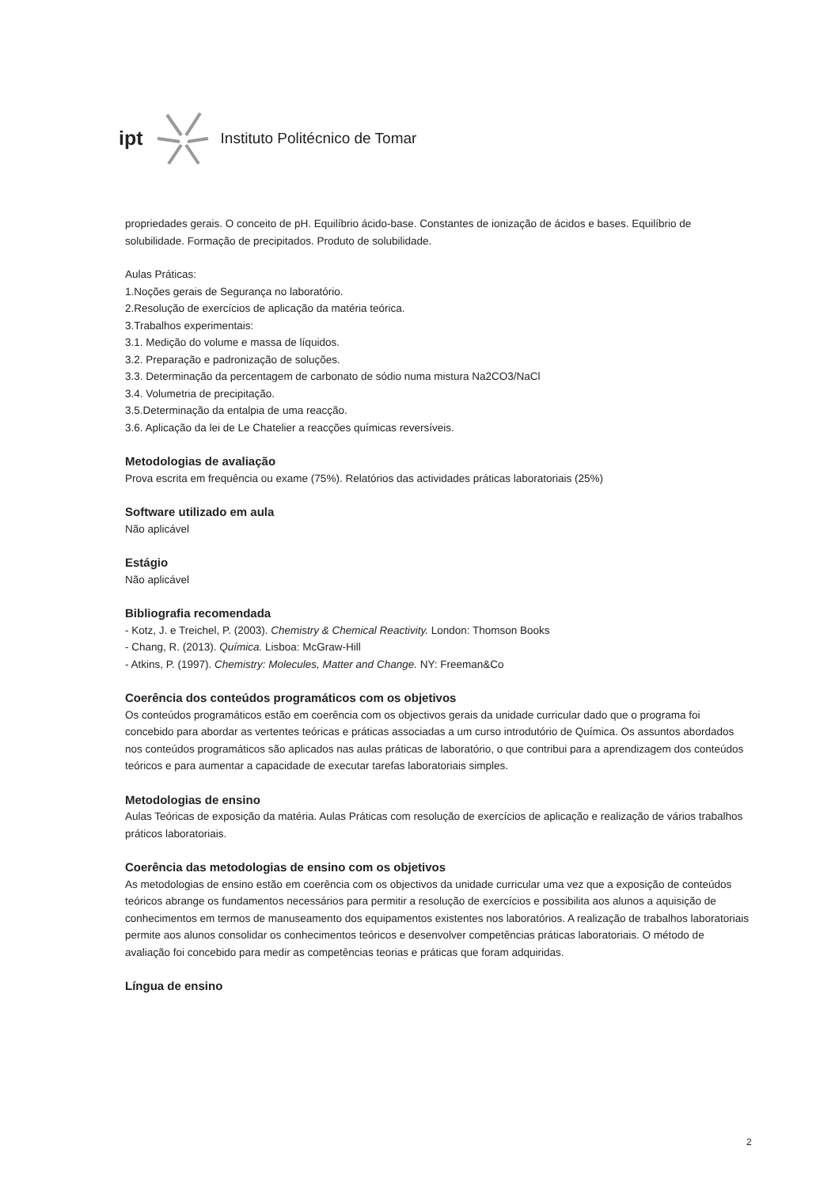ipt Instituto Politécnico de Tomar
propriedades gerais. O conceito de pH. Equilíbrio ácido-base. Constantes de ionização de ácidos e bases. Equilíbrio de solubilidade. Formação de precipitados. Produto de solubilidade.
Aulas Práticas:
1.Noções gerais de Segurança no laboratório.
2.Resolução de exercícios de aplicação da matéria teórica.
3.Trabalhos experimentais:
3.1. Medição do volume e massa de líquidos.
3.2. Preparação e padronização de soluções.
3.3. Determinação da percentagem de carbonato de sódio numa mistura Na2CO3/NaCl
3.4. Volumetria de precipitação.
3.5.Determinação da entalpia de uma reacção.
3.6. Aplicação da lei de Le Chatelier a reacções químicas reversíveis.
Metodologias de avaliação
Prova escrita em frequência ou exame (75%). Relatórios das actividades práticas laboratoriais (25%)
Software utilizado em aula
Não aplicável
Estágio
Não aplicável
Bibliografia recomendada
- Kotz, J. e Treichel, P. (2003). Chemistry & Chemical Reactivity. London: Thomson Books
- Chang, R. (2013). Química. Lisboa: McGraw-Hill
- Atkins, P. (1997). Chemistry: Molecules, Matter and Change. NY: Freeman&Co
Coerência dos conteúdos programáticos com os objetivos
Os conteúdos programáticos estão em coerência com os objectivos gerais da unidade curricular dado que o programa foi concebido para abordar as vertentes teóricas e práticas associadas a um curso introdutório de Química. Os assuntos abordados nos conteúdos programáticos são aplicados nas aulas práticas de laboratório, o que contribui para a aprendizagem dos conteúdos teóricos e para aumentar a capacidade de executar tarefas laboratoriais simples.
Metodologias de ensino
Aulas Teóricas de exposição da matéria. Aulas Práticas com resolução de exercícios de aplicação e realização de vários trabalhos práticos laboratoriais.
Coerência das metodologias de ensino com os objetivos
As metodologias de ensino estão em coerência com os objectivos da unidade curricular uma vez que a exposição de conteúdos teóricos abrange os fundamentos necessários para permitir a resolução de exercícios e possibilita aos alunos a aquisição de conhecimentos em termos de manuseamento dos equipamentos existentes nos laboratórios. A realização de trabalhos laboratoriais permite aos alunos consolidar os conhecimentos teóricos e desenvolver competências práticas laboratoriais. O método de avaliação foi concebido para medir as competências teorias e práticas que foram adquiridas.
Língua de ensino
2